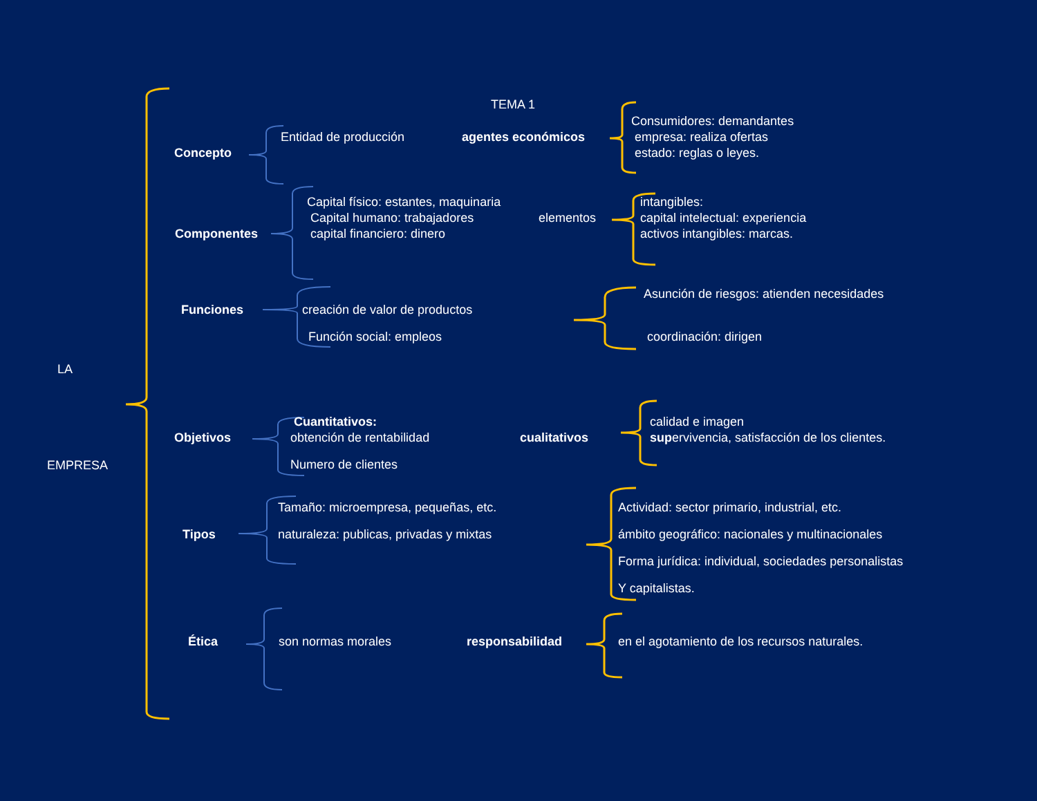TEMA 1
LA
EMPRESA
Concepto
Entidad de producción agentes económicos
Consumidores: demandantes
empresa: realiza ofertas
estado: reglas o leyes.
Componentes
Capital físico: estantes, maquinaria
Capital humano: trabajadores
capital financiero: dinero
elementos
intangibles:
capital intelectual: experiencia
activos intangibles: marcas.
Funciones creación de valor de productos
Función social: empleos
Asunción de riesgos: atienden necesidades
coordinación: dirigen
Objetivos
Cuantitativos:
obtención de rentabilidad
Numero de clientes
cualitativos
calidad e imagen
supervivencia, satisfacción de los clientes.
Tipos
Tamaño: microempresa, pequeñas, etc.
naturaleza: publicas, privadas y mixtas
Actividad: sector primario, industrial, etc.
ámbito geográfico: nacionales y multinacionales
Forma jurídica: individual, sociedades personalistas
Y capitalistas.
Ética son normas morales responsabilidad en el agotamiento de los recursos naturales.